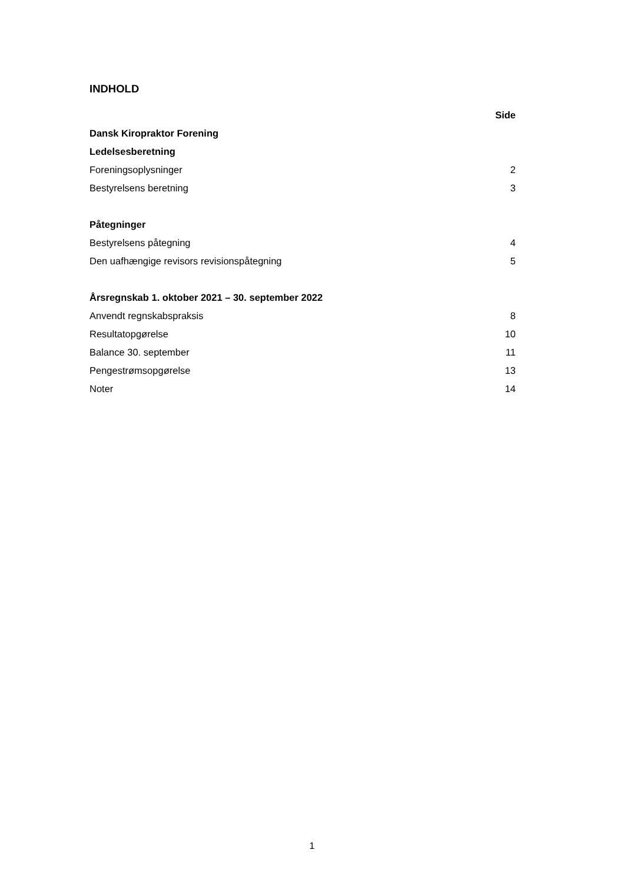INDHOLD
Side
Dansk Kiropraktor Forening
Ledelsesberetning
Foreningsoplysninger 2
Bestyrelsens beretning 3
Påtegninger
Bestyrelsens påtegning 4
Den uafhængige revisors revisionspåtegning 5
Årsregnskab 1. oktober 2021 – 30. september 2022
Anvendt regnskabspraksis 8
Resultatopgørelse 10
Balance 30. september 11
Pengestrømsopgørelse 13
Noter 14
1